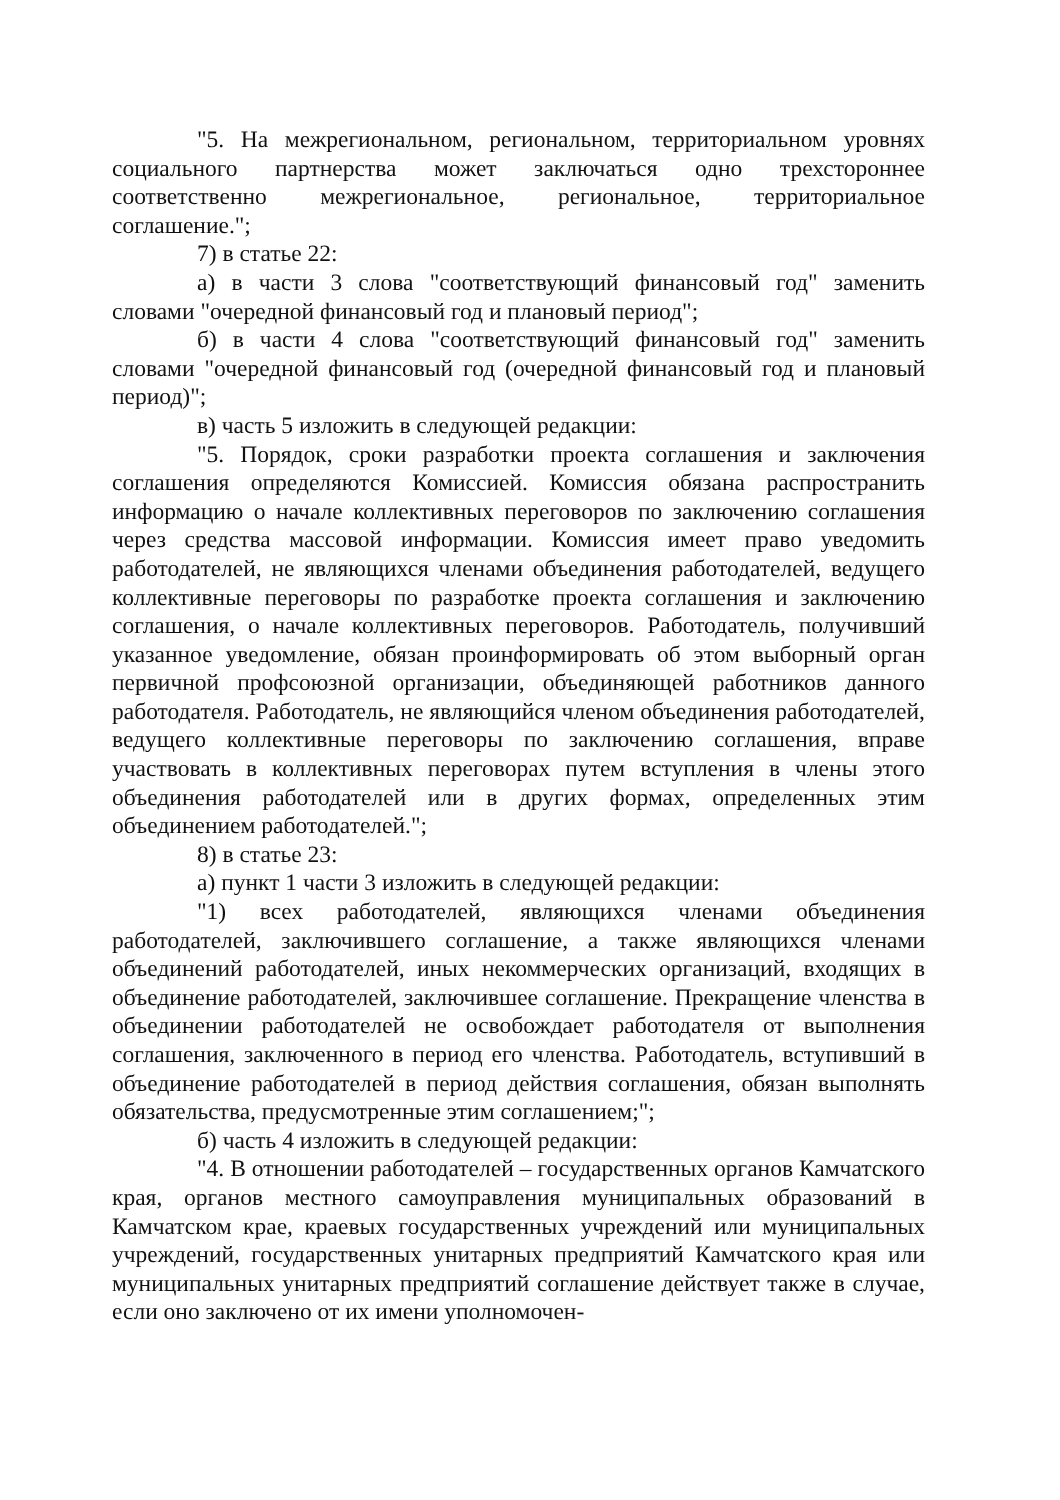"5. На межрегиональном, региональном, территориальном уровнях социального партнерства может заключаться одно трехстороннее соответственно межрегиональное, региональное, территориальное соглашение.";
7) в статье 22:
а) в части 3 слова "соответствующий финансовый год" заменить словами "очередной финансовый год и плановый период";
б) в части 4 слова "соответствующий финансовый год" заменить словами "очередной финансовый год (очередной финансовый год и плановый период)";
в) часть 5 изложить в следующей редакции:
"5. Порядок, сроки разработки проекта соглашения и заключения соглашения определяются Комиссией. Комиссия обязана распространить информацию о начале коллективных переговоров по заключению соглашения через средства массовой информации. Комиссия имеет право уведомить работодателей, не являющихся членами объединения работодателей, ведущего коллективные переговоры по разработке проекта соглашения и заключению соглашения, о начале коллективных переговоров. Работодатель, получивший указанное уведомление, обязан проинформировать об этом выборный орган первичной профсоюзной организации, объединяющей работников данного работодателя. Работодатель, не являющийся членом объединения работодателей, ведущего коллективные переговоры по заключению соглашения, вправе участвовать в коллективных переговорах путем вступления в члены этого объединения работодателей или в других формах, определенных этим объединением работодателей.";
8) в статье 23:
а) пункт 1 части 3 изложить в следующей редакции:
"1) всех работодателей, являющихся членами объединения работодателей, заключившего соглашение, а также являющихся членами объединений работодателей, иных некоммерческих организаций, входящих в объединение работодателей, заключившее соглашение. Прекращение членства в объединении работодателей не освобождает работодателя от выполнения соглашения, заключенного в период его членства. Работодатель, вступивший в объединение работодателей в период действия соглашения, обязан выполнять обязательства, предусмотренные этим соглашением;";
б) часть 4 изложить в следующей редакции:
"4. В отношении работодателей – государственных органов Камчатского края, органов местного самоуправления муниципальных образований в Камчатском крае, краевых государственных учреждений или муниципальных учреждений, государственных унитарных предприятий Камчатского края или муниципальных унитарных предприятий соглашение действует также в случае, если оно заключено от их имени уполномочен-